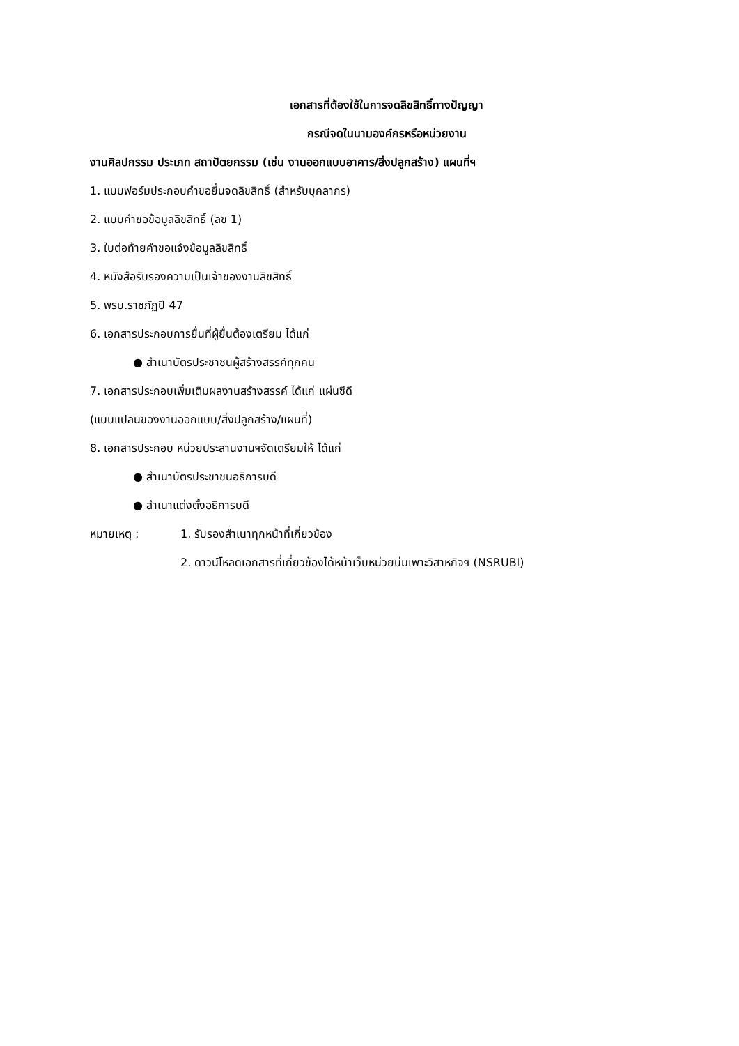เอกสารที่ต้องใช้ในการจดลิขสิทธิ์ทางปัญญา
กรณีจดในนามองค์กรหรือหน่วยงาน
งานศิลปกรรม ประเภท สถาปัตยกรรม (เช่น งานออกแบบอาคาร/สิ่งปลูกสร้าง) แผนที่ฯ
1. แบบฟอร์มประกอบคำขอยื่นจดลิขสิทธิ์ (สำหรับบุคลากร)
2. แบบคำขอข้อมูลลิขสิทธิ์ (ลข 1)
3. ใบต่อท้ายคำขอแจ้งข้อมูลลิขสิทธิ์
4. หนังสือรับรองความเป็นเจ้าของงานลิขสิทธิ์
5. พรบ.ราชภัฏปี 47
6. เอกสารประกอบการยื่นที่ผู้ยื่นต้องเตรียม ได้แก่
● สำเนาบัตรประชาชนผู้สร้างสรรค์ทุกคน
7. เอกสารประกอบเพิ่มเติมผลงานสร้างสรรค์ ได้แก่ แผ่นซีดี
(แบบแปลนของงานออกแบบ/สิ่งปลูกสร้าง/แผนที่)
8. เอกสารประกอบ หน่วยประสานงานฯจัดเตรียมให้ ได้แก่
● สำเนาบัตรประชาชนอธิการบดี
● สำเนาแต่งตั้งอธิการบดี
หมายเหตุ : 1. รับรองสำเนาทุกหน้าที่เกี่ยวข้อง
2. ดาวน์โหลดเอกสารที่เกี่ยวข้องได้หน้าเว็บหน่วยบ่มเพาะวิสาหกิจฯ (NSRUBI)